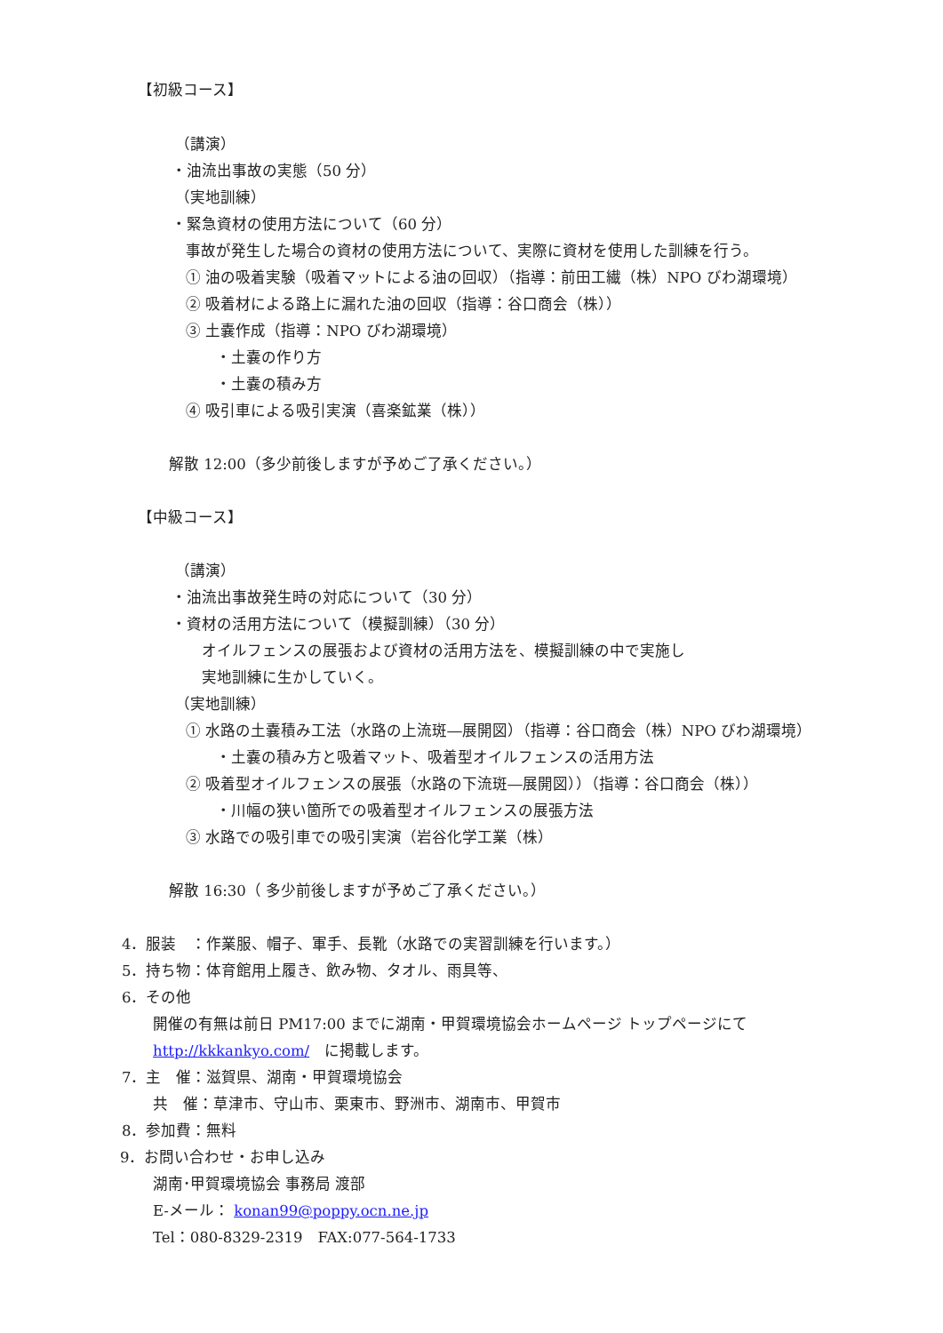【初級コース】
（講演）
・油流出事故の実態（50 分）
（実地訓練）
・緊急資材の使用方法について（60 分）
事故が発生した場合の資材の使用方法について、実際に資材を使用した訓練を行う。
① 油の吸着実験（吸着マットによる油の回収）（指導：前田工繊（株）NPO びわ湖環境）
② 吸着材による路上に漏れた油の回収（指導：谷口商会（株））
③ 土嚢作成（指導：NPO びわ湖環境）
・土嚢の作り方
・土嚢の積み方
④ 吸引車による吸引実演（喜楽鉱業（株））
解散 12:00（多少前後しますが予めご了承ください。）
【中級コース】
（講演）
・油流出事故発生時の対応について（30 分）
・資材の活用方法について（模擬訓練）（30 分）
オイルフェンスの展張および資材の活用方法を、模擬訓練の中で実施し
実地訓練に生かしていく。
（実地訓練）
① 水路の土嚢積み工法（水路の上流斑―展開図）（指導：谷口商会（株）NPO びわ湖環境）
・土嚢の積み方と吸着マット、吸着型オイルフェンスの活用方法
② 吸着型オイルフェンスの展張（水路の下流斑―展開図））（指導：谷口商会（株））
・川幅の狭い箇所での吸着型オイルフェンスの展張方法
③ 水路での吸引車での吸引実演（岩谷化学工業（株）
解散 16:30（ 多少前後しますが予めご了承ください。）
4．服装　：作業服、帽子、軍手、長靴（水路での実習訓練を行います。）
5．持ち物：体育館用上履き、飲み物、タオル、雨具等、
6．その他
開催の有無は前日 PM17:00 までに湖南・甲賀環境協会ホームページ トップページにて
http://kkkankyo.com/　に掲載します。
7．主　催：滋賀県、湖南・甲賀環境協会
共　催：草津市、守山市、栗東市、野洲市、湖南市、甲賀市
8．参加費：無料
9．お問い合わせ・お申し込み
湖南･甲賀環境協会 事務局 渡部
E-メール： konan99@poppy.ocn.ne.jp
Tel：080-8329-2319　FAX:077-564-1733